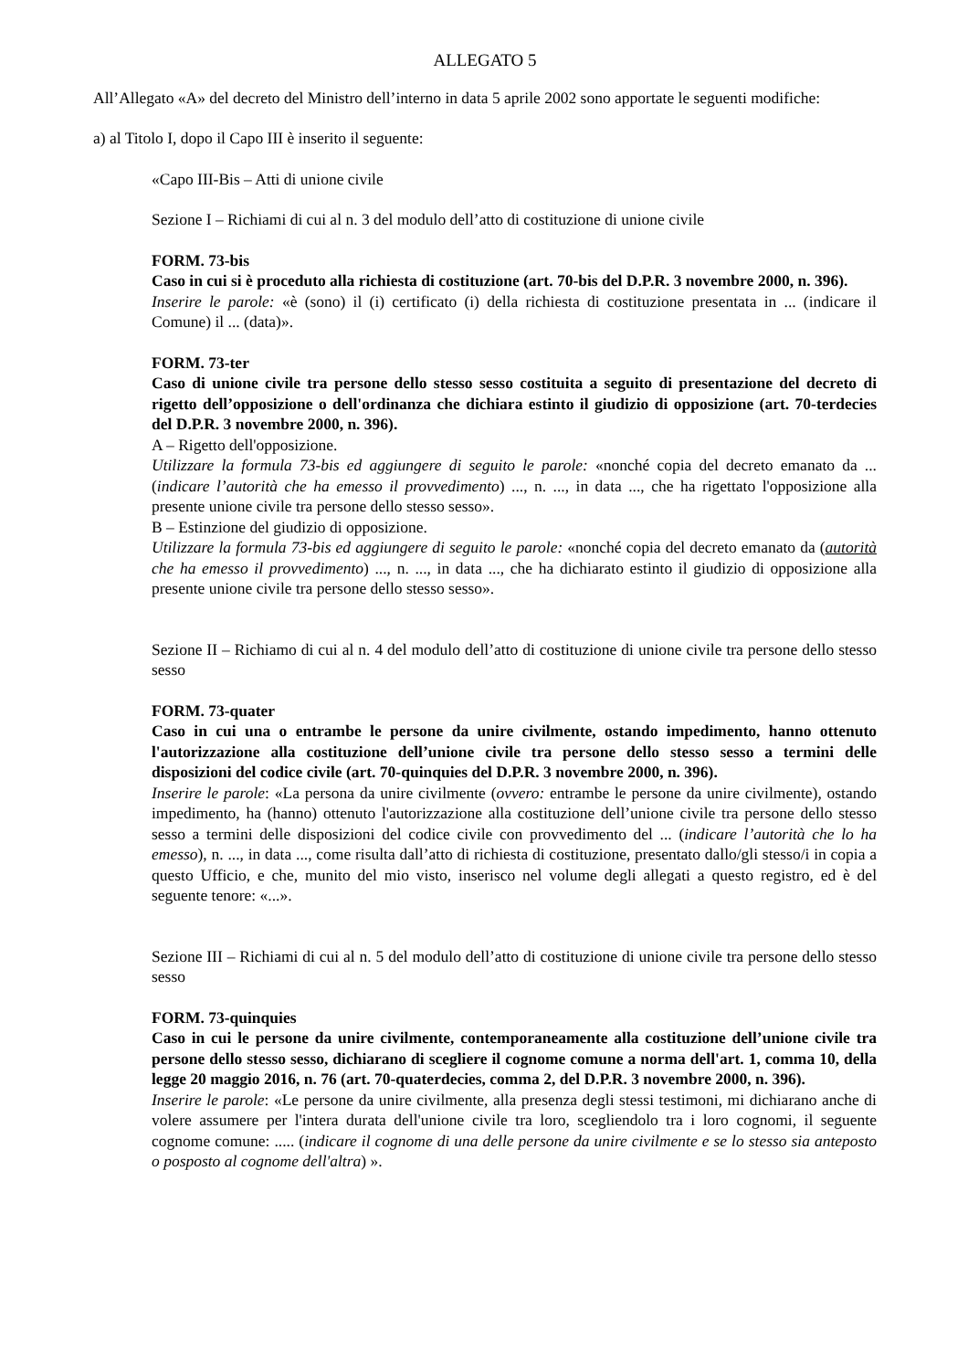ALLEGATO 5
All’Allegato «A» del decreto del Ministro dell’interno in data 5 aprile 2002 sono apportate le seguenti modifiche:
a) al Titolo I, dopo il Capo III è inserito il seguente:
«Capo III-Bis – Atti di unione civile
Sezione I – Richiami di cui al n. 3 del modulo dell’atto di costituzione di unione civile
FORM. 73-bis
Caso in cui si è proceduto alla richiesta di costituzione (art. 70-bis del D.P.R. 3 novembre 2000, n. 396).
Inserire le parole: «è (sono) il (i) certificato (i) della richiesta di costituzione presentata in ... (indicare il Comune) il ... (data)».
FORM. 73-ter
Caso di unione civile tra persone dello stesso sesso costituita a seguito di presentazione del decreto di rigetto dell’opposizione o dell'ordinanza che dichiara estinto il giudizio di opposizione (art. 70-terdecies del D.P.R. 3 novembre 2000, n. 396).
A – Rigetto dell'opposizione.
Utilizzare la formula 73-bis ed aggiungere di seguito le parole: «nonché copia del decreto emanato da ... (indicare l’autorità che ha emesso il provvedimento) ..., n. ..., in data ..., che ha rigettato l'opposizione alla presente unione civile tra persone dello stesso sesso».
B – Estinzione del giudizio di opposizione.
Utilizzare la formula 73-bis ed aggiungere di seguito le parole: «nonché copia del decreto emanato da (autorità che ha emesso il provvedimento) ..., n. ..., in data ..., che ha dichiarato estinto il giudizio di opposizione alla presente unione civile tra persone dello stesso sesso».
Sezione II – Richiamo di cui al n. 4 del modulo dell’atto di costituzione di unione civile tra persone dello stesso sesso
FORM. 73-quater
Caso in cui una o entrambe le persone da unire civilmente, ostando impedimento, hanno ottenuto l'autorizzazione alla costituzione dell’unione civile tra persone dello stesso sesso a termini delle disposizioni del codice civile (art. 70-quinquies del D.P.R. 3 novembre 2000, n. 396).
Inserire le parole: «La persona da unire civilmente (ovvero: entrambe le persone da unire civilmente), ostando impedimento, ha (hanno) ottenuto l'autorizzazione alla costituzione dell’unione civile tra persone dello stesso sesso a termini delle disposizioni del codice civile con provvedimento del ... (indicare l’autorità che lo ha emesso), n. ..., in data ..., come risulta dall’atto di richiesta di costituzione, presentato dallo/gli stesso/i in copia a questo Ufficio, e che, munito del mio visto, inserisco nel volume degli allegati a questo registro, ed è del seguente tenore: «...».
Sezione III – Richiami di cui al n. 5 del modulo dell’atto di costituzione di unione civile tra persone dello stesso sesso
FORM. 73-quinquies
Caso in cui le persone da unire civilmente, contemporaneamente alla costituzione dell’unione civile tra persone dello stesso sesso, dichiarano di scegliere il cognome comune a norma dell'art. 1, comma 10, della legge 20 maggio 2016, n. 76 (art. 70-quaterdecies, comma 2, del D.P.R. 3 novembre 2000, n. 396).
Inserire le parole: «Le persone da unire civilmente, alla presenza degli stessi testimoni, mi dichiarano anche di volere assumere per l'intera durata dell'unione civile tra loro, scegliendolo tra i loro cognomi, il seguente cognome comune: ..... (indicare il cognome di una delle persone da unire civilmente e se lo stesso sia anteposto o posposto al cognome dell'altra) ».